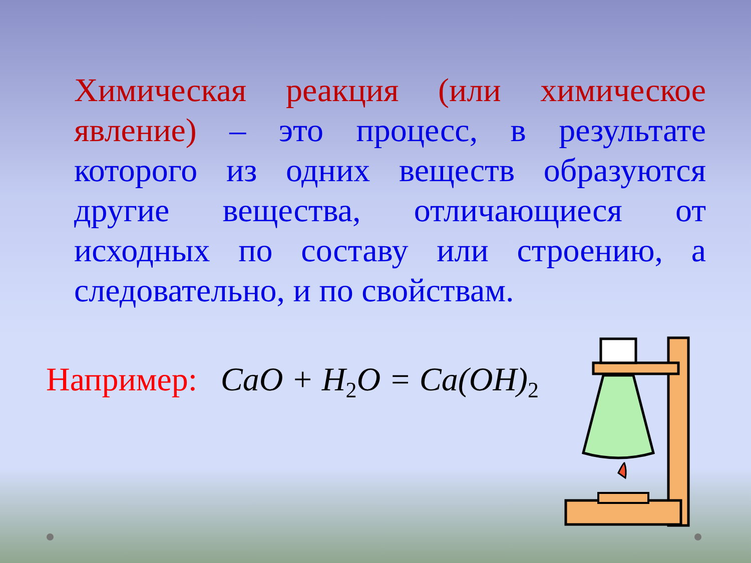Химическая реакция (или химическое явление) – это процесс, в результате которого из одних веществ образуются другие вещества, отличающиеся от исходных по составу или строению, а следовательно, и по свойствам.
Например: CaO + H<sub>2</sub>O = Ca(OH)<sub>2</sub>